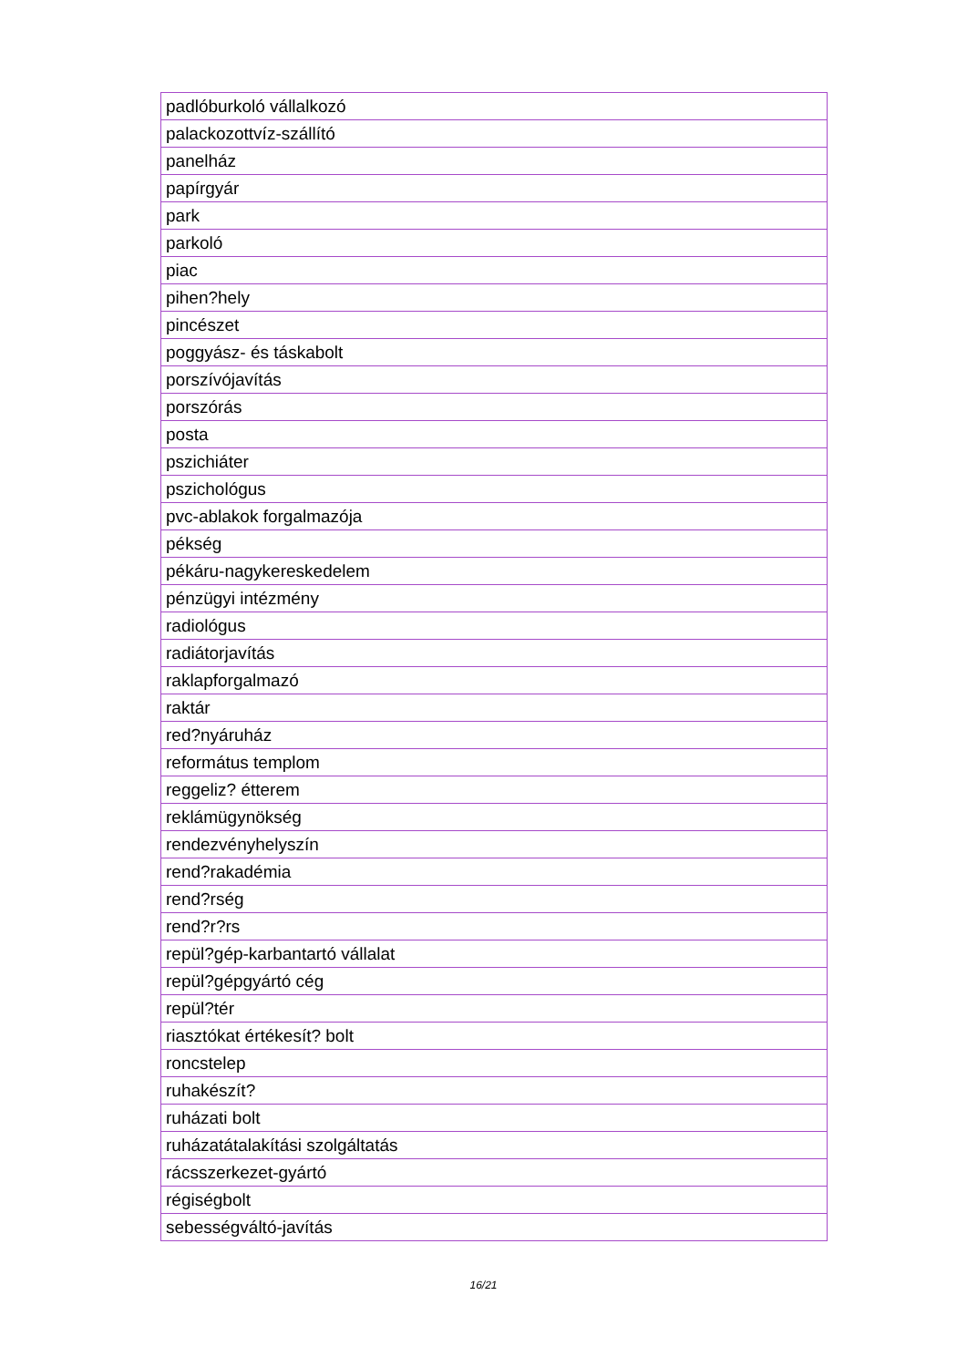| padlóburkoló vállalkozó |
| palackozottvíz-szállító |
| panelház |
| papírgyár |
| park |
| parkoló |
| piac |
| pihen?hely |
| pincészet |
| poggyász- és táskabolt |
| porszívójavítás |
| porszórás |
| posta |
| pszichiáter |
| pszichológus |
| pvc-ablakok forgalmazója |
| pékség |
| pékáru-nagykereskedelem |
| pénzügyi intézmény |
| radiológus |
| radiátorjavítás |
| raklapforgalmazó |
| raktár |
| red?nyáruház |
| református templom |
| reggeliz? étterem |
| reklámügynökség |
| rendezvényhelyszín |
| rend?rakadémia |
| rend?rség |
| rend?r?rs |
| repül?gép-karbantartó vállalat |
| repül?gépgyártó cég |
| repül?tér |
| riasztókat értékesít? bolt |
| roncstelep |
| ruhakészít? |
| ruházati bolt |
| ruházatátalakítási szolgáltatás |
| rácsszerkezet-gyártó |
| régiségbolt |
| sebességváltó-javítás |
16/21